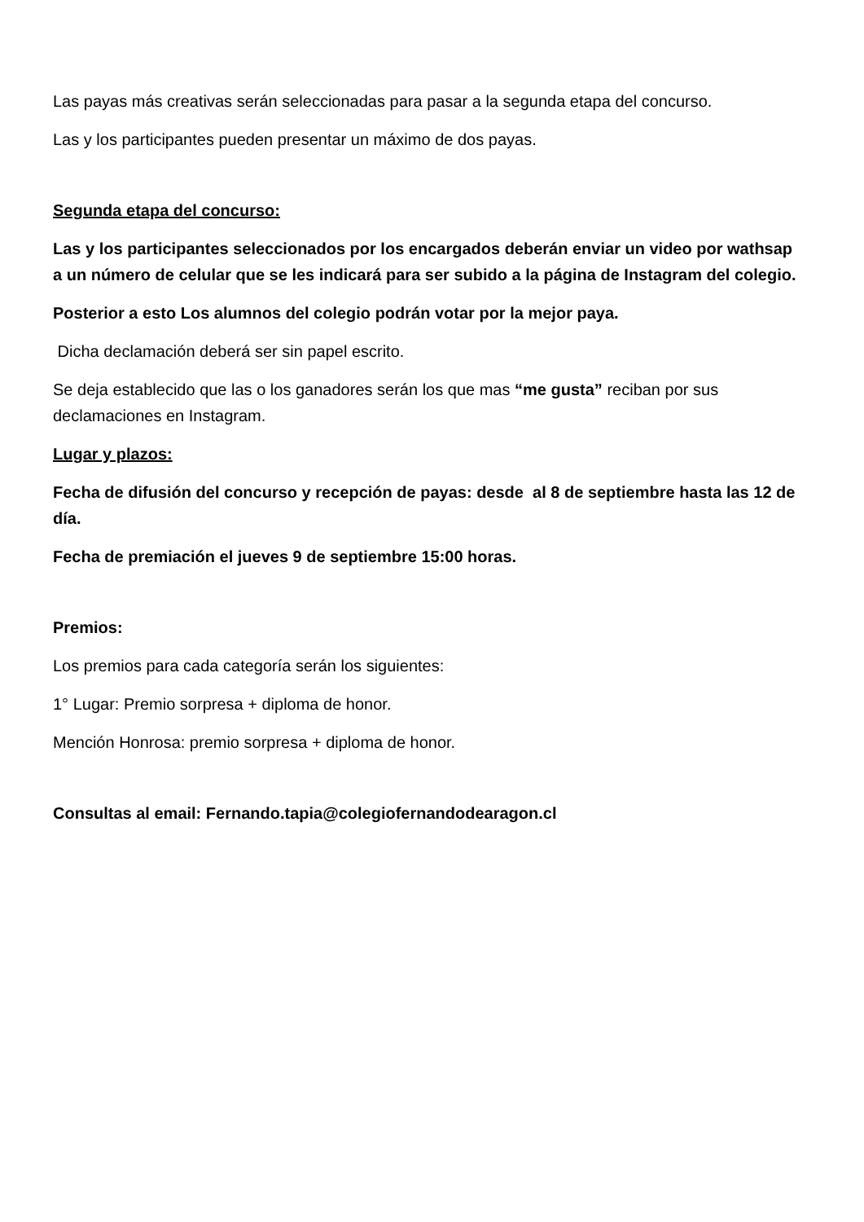Las payas más creativas serán seleccionadas para pasar a la segunda etapa del concurso.
Las y los participantes pueden presentar un máximo de dos payas.
Segunda etapa del concurso:
Las y los participantes seleccionados por los encargados deberán enviar un video por wathsap a un número de celular que se les indicará para ser subido a la página de Instagram del colegio.
Posterior a esto Los alumnos del colegio podrán votar por la mejor paya.
Dicha declamación deberá ser sin papel escrito.
Se deja establecido que las o los ganadores serán los que mas “me gusta” reciban por sus declamaciones en Instagram.
Lugar y plazos:
Fecha de difusión del concurso y recepción de payas: desde al 8 de septiembre hasta las 12 de día.
Fecha de premiación el jueves 9 de septiembre 15:00 horas.
Premios:
Los premios para cada categoría serán los siguientes:
1° Lugar: Premio sorpresa + diploma de honor.
Mención Honrosa: premio sorpresa + diploma de honor.
Consultas al email: Fernando.tapia@colegiofernandodearagon.cl